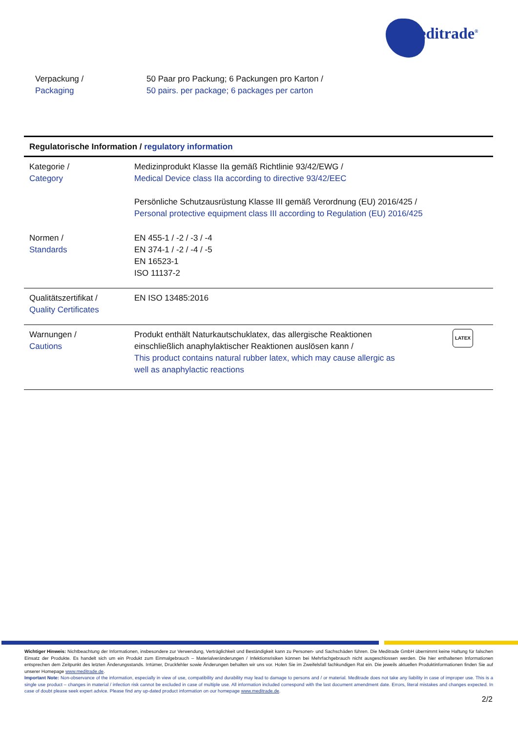Meditrade<sup>®</sup>
Verpackung /
Packaging
50 Paar pro Packung; 6 Packungen pro Karton /
50 pairs. per package; 6 packages per carton
| Regulatorische Information / regulatory information | |
| --- | --- |
| Kategorie / Category | Medizinprodukt Klasse IIa gemäß Richtlinie 93/42/EWG / Medical Device class IIa according to directive 93/42/EEC Persönliche Schutzausrüstung Klasse III gemäß Verordnung (EU) 2016/425 / Personal protective equipment class III according to Regulation (EU) 2016/425 |
| Normen / Standards | EN 455-1 / -2 / -3 / -4 EN 374-1 / -2 / -4 / -5 EN 16523-1 ISO 11137-2 |
| Qualitätszertifikat / Quality Certificates | EN ISO 13485:2016 |
| Warnungen / Cautions | LATEX Produkt enthält Naturkautschuklatex, das allergische Reaktionen einschließlich anaphylaktischer Reaktionen auslösen kann / This product contains natural rubber latex, which may cause allergic as well as anaphylactic reactions |
Wichtiger Hinweis: Nichtbeachtung der Informationen, insbesondere zur Verwendung, Verträglichkeit und Beständigkeit kann zu Personen- und Sachschäden führen. Die Meditrade GmbH übernimmt keine Haftung für falschen Einsatz der Produkte. Es handelt sich um ein Produkt zum Einmalgebrauch – Materialveränderungen / Infektionsrisiken können bei Mehrfachgebrauch nicht ausgeschlossen werden. Die hier enthaltenen Informationen entsprechen dem Zeitpunkt des letzten Änderungsstands. Irrtümer, Druckfehler sowie Änderungen behalten wir uns vor. Holen Sie im Zweifelsfall fachkundigen Rat ein. Die jeweils aktuellen Produktinformationen finden Sie auf unserer Homepage www.meditrade.de.
Important Note: Non-observance of the information, especially in view of use, compatibility and durability may lead to damage to persons and / or material. Meditrade does not take any liability in case of improper use. This is a single use product – changes in material / infection risk cannot be excluded in case of multiple use. All information included correspond with the last document amendment date. Errors, literal mistakes and changes expected. In case of doubt please seek expert advice. Please find any up-dated product information on our homepage www.meditrade.de.
2/2